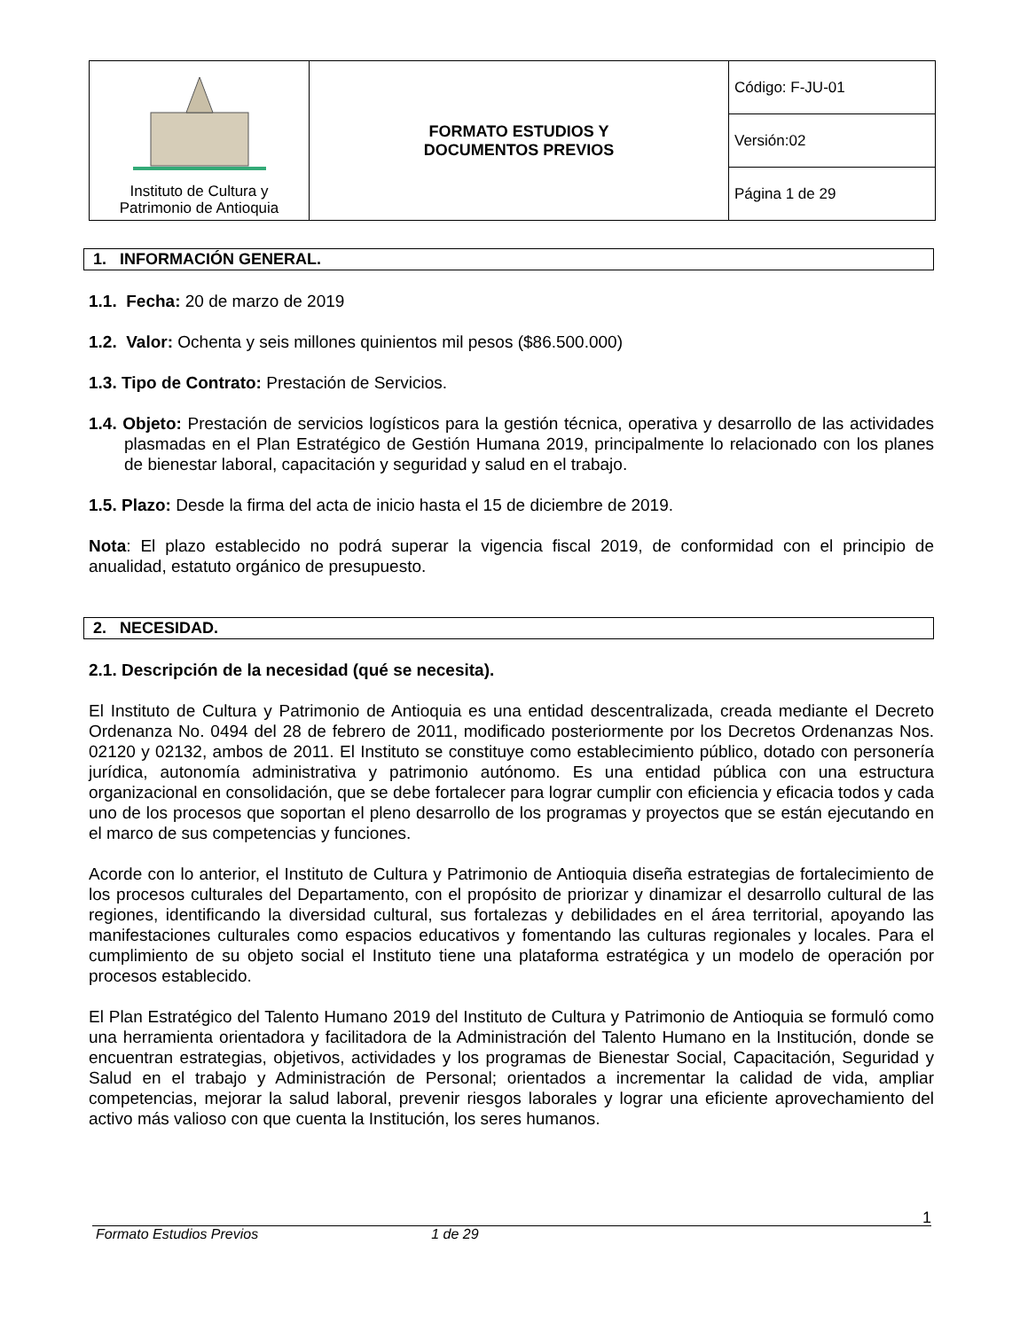| Instituto de Cultura y Patrimonio de Antioquia | FORMATO ESTUDIOS Y DOCUMENTOS PREVIOS | Código: F-JU-01 |
| | | Versión:02 |
| | | Página 1 de 29 |
1. INFORMACIÓN GENERAL.
1.1. Fecha: 20 de marzo de 2019
1.2. Valor: Ochenta y seis millones quinientos mil pesos ($86.500.000)
1.3. Tipo de Contrato: Prestación de Servicios.
1.4. Objeto: Prestación de servicios logísticos para la gestión técnica, operativa y desarrollo de las actividades plasmadas en el Plan Estratégico de Gestión Humana 2019, principalmente lo relacionado con los planes de bienestar laboral, capacitación y seguridad y salud en el trabajo.
1.5. Plazo: Desde la firma del acta de inicio hasta el 15 de diciembre de 2019.
Nota: El plazo establecido no podrá superar la vigencia fiscal 2019, de conformidad con el principio de anualidad, estatuto orgánico de presupuesto.
2. NECESIDAD.
2.1. Descripción de la necesidad (qué se necesita).
El Instituto de Cultura y Patrimonio de Antioquia es una entidad descentralizada, creada mediante el Decreto Ordenanza No. 0494 del 28 de febrero de 2011, modificado posteriormente por los Decretos Ordenanzas Nos. 02120 y 02132, ambos de 2011. El Instituto se constituye como establecimiento público, dotado con personería jurídica, autonomía administrativa y patrimonio autónomo. Es una entidad pública con una estructura organizacional en consolidación, que se debe fortalecer para lograr cumplir con eficiencia y eficacia todos y cada uno de los procesos que soportan el pleno desarrollo de los programas y proyectos que se están ejecutando en el marco de sus competencias y funciones.
Acorde con lo anterior, el Instituto de Cultura y Patrimonio de Antioquia diseña estrategias de fortalecimiento de los procesos culturales del Departamento, con el propósito de priorizar y dinamizar el desarrollo cultural de las regiones, identificando la diversidad cultural, sus fortalezas y debilidades en el área territorial, apoyando las manifestaciones culturales como espacios educativos y fomentando las culturas regionales y locales. Para el cumplimiento de su objeto social el Instituto tiene una plataforma estratégica y un modelo de operación por procesos establecido.
El Plan Estratégico del Talento Humano 2019 del Instituto de Cultura y Patrimonio de Antioquia se formuló como una herramienta orientadora y facilitadora de la Administración del Talento Humano en la Institución, donde se encuentran estrategias, objetivos, actividades y los programas de Bienestar Social, Capacitación, Seguridad y Salud en el trabajo y Administración de Personal; orientados a incrementar la calidad de vida, ampliar competencias, mejorar la salud laboral, prevenir riesgos laborales y lograr una eficiente aprovechamiento del activo más valioso con que cuenta la Institución, los seres humanos.
1
Formato Estudios Previos 1 de 29